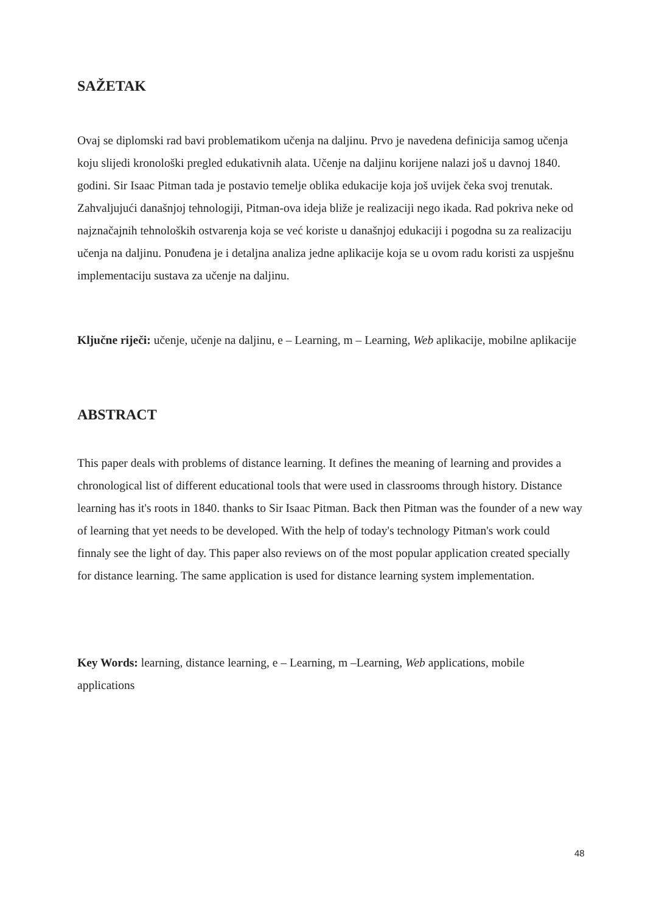SAŽETAK
Ovaj se diplomski rad bavi problematikom učenja na daljinu. Prvo je navedena definicija samog učenja koju slijedi kronološki pregled edukativnih alata. Učenje na daljinu korijene nalazi još u davnoj 1840. godini. Sir Isaac Pitman tada je postavio temelje oblika edukacije koja još uvijek čeka svoj trenutak. Zahvaljujući današnjoj tehnologiji, Pitman-ova ideja bliže je realizaciji nego ikada. Rad pokriva neke od najznačajnih tehnoloških ostvarenja koja se već koriste u današnjoj edukaciji i pogodna su za realizaciju učenja na daljinu. Ponuđena je i detaljna analiza jedne aplikacije koja se u ovom radu koristi za uspješnu implementaciju sustava za učenje na daljinu.
Ključne riječi: učenje, učenje na daljinu, e – Learning, m – Learning, Web aplikacije, mobilne aplikacije
ABSTRACT
This paper deals with problems of distance learning. It defines the meaning of learning and provides a chronological list of different educational tools that were used in classrooms through history. Distance learning has it's roots in 1840. thanks to Sir Isaac Pitman. Back then Pitman was the founder of a new way of learning that yet needs to be developed. With the help of today's technology Pitman's work could finnaly see the light of day. This paper also reviews on of the most popular application created specially for distance learning. The same application is used for distance learning system implementation.
Key Words: learning, distance learning, e – Learning, m –Learning, Web applications, mobile applications
48